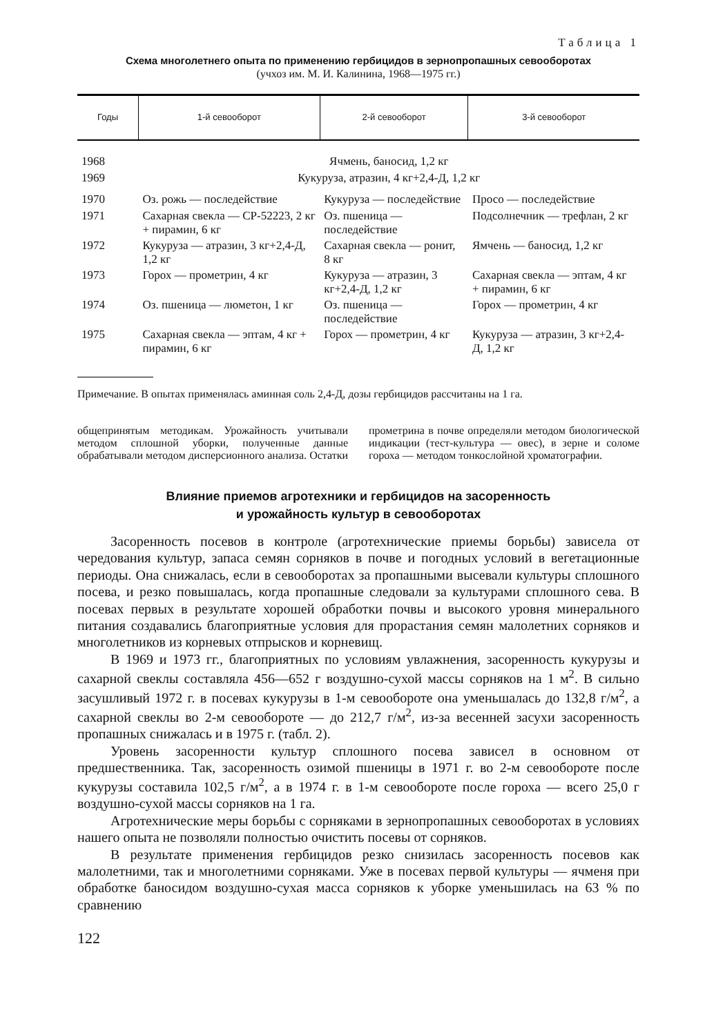Таблица 1
Схема многолетнего опыта по применению гербицидов в зернопропашных севооборотах
(учхоз им. М. И. Калинина, 1968—1975 гг.)
| Годы | 1-й севооборот | 2-й севооборот | 3-й севооборот |
| --- | --- | --- | --- |
| 1968 | Ячмень, баносид, 1,2 кг | | |
| 1969 | Кукуруза, атразин, 4 кг+2,4-Д, 1,2 кг | | |
| 1970 | Оз. рожь — последействие | Кукуруза — последействие | Просо — последействие |
| 1971 | Сахарная свекла — СР-52223, 2 кг + пирамин, 6 кг | Оз. пшеница — последействие | Подсолнечник — трефлан, 2 кг |
| 1972 | Кукуруза — атразин, 3 кг+2,4-Д, 1,2 кг | Сахарная свекла — ронит, 8 кг | Ямчень — баносид, 1,2 кг |
| 1973 | Горох — прометрин, 4 кг | Кукуруза — атразин, 3 кг+2,4-Д, 1,2 кг | Сахарная свекла — эптам, 4 кг + пирамин, 6 кг |
| 1974 | Оз. пшеница — люметон, 1 кг | Оз. пшеница — последействие | Горох — прометрин, 4 кг |
| 1975 | Сахарная свекла — эптам, 4 кг + пирамин, 6 кг | Горох — прометрин, 4 кг | Кукуруза — атразин, 3 кг+2,4-Д, 1,2 кг |
Примечание. В опытах применялась аминная соль 2,4-Д, дозы гербицидов рассчитаны на 1 га.
общепринятым методикам. Урожайность учитывали методом сплошной уборки, полученные данные обрабатывали методом дисперсионного анализа. Остатки прометрина в почве определяли методом биологической индикации (тест-культура — овес), в зерне и соломе гороха — методом тонкослойной хроматографии.
Влияние приемов агротехники и гербицидов на засоренность
и урожайность культур в севооборотах
Засоренность посевов в контроле (агротехнические приемы борьбы) зависела от чередования культур, запаса семян сорняков в почве и погодных условий в вегетационные периоды. Она снижалась, если в севооборотах за пропашными высевали культуры сплошного посева, и резко повышалась, когда пропашные следовали за культурами сплошного сева. В посевах первых в результате хорошей обработки почвы и высокого уровня минерального питания создавались благоприятные условия для прорастания семян малолетних сорняков и многолетников из корневых отпрысков и корневищ.
В 1969 и 1973 гг., благоприятных по условиям увлажнения, засоренность кукурузы и сахарной свеклы составляла 456—652 г воздушно-сухой массы сорняков на 1 м<sup>2</sup>. В сильно засушливый 1972 г. в посевах кукурузы в 1-м севообороте она уменьшалась до 132,8 г/м<sup>2</sup>, а сахарной свеклы во 2-м севообороте — до 212,7 г/м<sup>2</sup>, из-за весенней засухи засоренность пропашных снижалась и в 1975 г. (табл. 2).
Уровень засоренности культур сплошного посева зависел в основном от предшественника. Так, засоренность озимой пшеницы в 1971 г. во 2-м севообороте после кукурузы составила 102,5 г/м<sup>2</sup>, а в 1974 г. в 1-м севообороте после гороха — всего 25,0 г воздушно-сухой массы сорняков на 1 га.
Агротехнические меры борьбы с сорняками в зернопропашных севооборотах в условиях нашего опыта не позволяли полностью очистить посевы от сорняков.
В результате применения гербицидов резко снизилась засоренность посевов как малолетними, так и многолетними сорняками. Уже в посевах первой культуры — ячменя при обработке баносидом воздушно-сухая масса сорняков к уборке уменьшилась на 63 % по сравнению
122